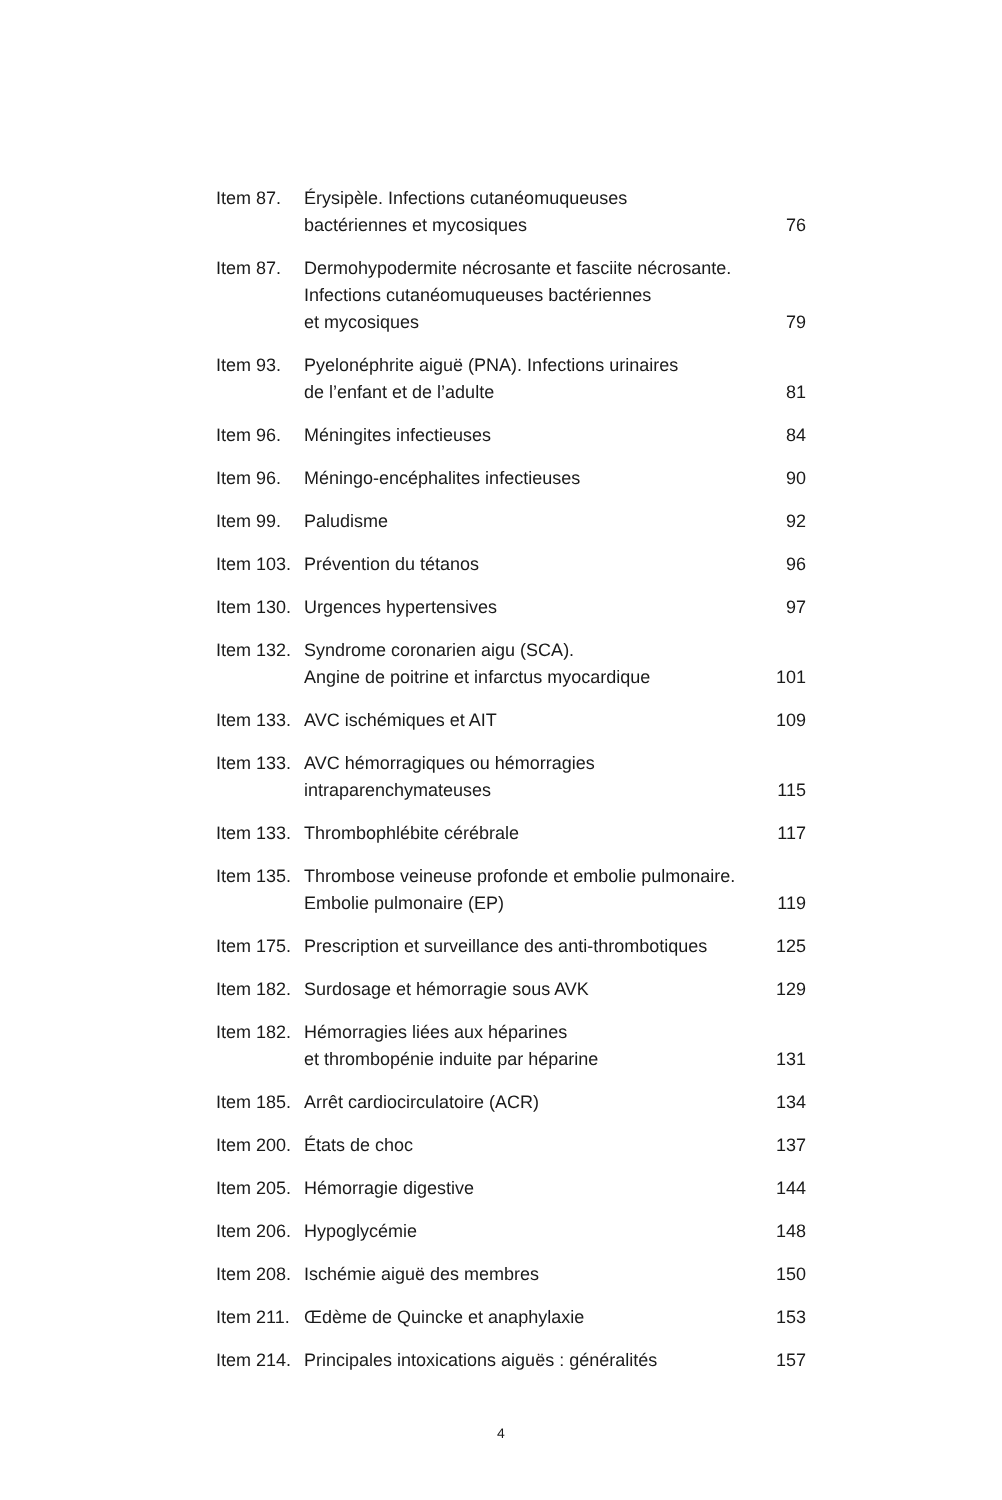| Item 87. | Érysipèle. Infections cutanéomuqueuses bactériennes et mycosiques | 76 |
| Item 87. | Dermohypodermite nécrosante et fasciite nécrosante. Infections cutanéomuqueuses bactériennes et mycosiques | 79 |
| Item 93. | Pyelonéphrite aiguë (PNA). Infections urinaires de l’enfant et de l’adulte | 81 |
| Item 96. | Méningites infectieuses | 84 |
| Item 96. | Méningo-encéphalites infectieuses | 90 |
| Item 99. | Paludisme | 92 |
| Item 103. | Prévention du tétanos | 96 |
| Item 130. | Urgences hypertensives | 97 |
| Item 132. | Syndrome coronarien aigu (SCA). Angine de poitrine et infarctus myocardique | 101 |
| Item 133. | AVC ischémiques et AIT | 109 |
| Item 133. | AVC hémorragiques ou hémorragies intraparenchymateuses | 115 |
| Item 133. | Thrombophlébite cérébrale | 117 |
| Item 135. | Thrombose veineuse profonde et embolie pulmonaire. Embolie pulmonaire (EP) | 119 |
| Item 175. | Prescription et surveillance des anti-thrombotiques | 125 |
| Item 182. | Surdosage et hémorragie sous AVK | 129 |
| Item 182. | Hémorragies liées aux héparines et thrombopénie induite par héparine | 131 |
| Item 185. | Arrêt cardiocirculatoire (ACR) | 134 |
| Item 200. | États de choc | 137 |
| Item 205. | Hémorragie digestive | 144 |
| Item 206. | Hypoglycémie | 148 |
| Item 208. | Ischémie aiguë des membres | 150 |
| Item 211. | Œdème de Quincke et anaphylaxie | 153 |
| Item 214. | Principales intoxications aiguës : généralités | 157 |
4